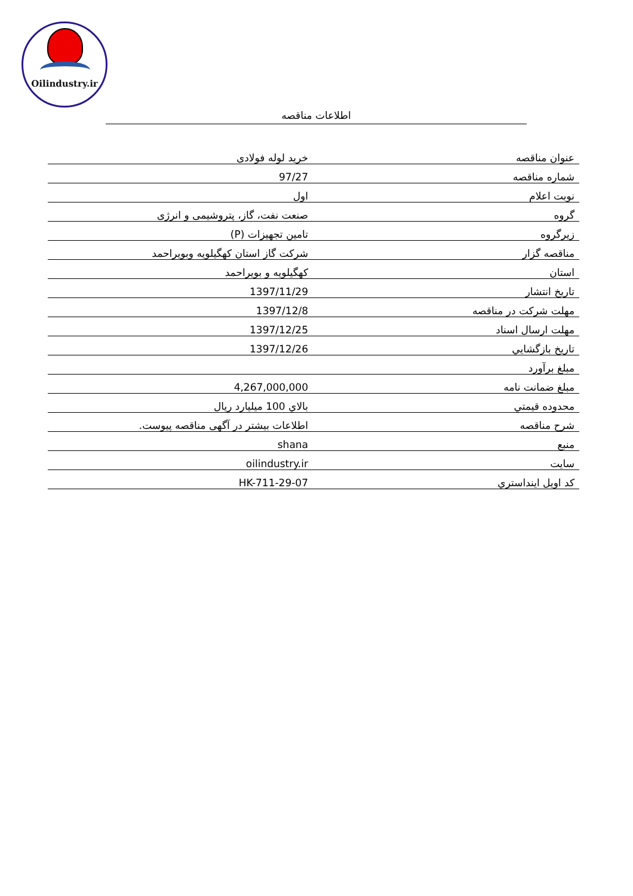Oilindustry.ir
اطلاعات مناقصه
| عنوان مناقصه | خرید لوله فولادی |
| شماره مناقصه | 97/27 |
| نوبت اعلام | اول |
| گروه | صنعت نفت، گاز، پتروشیمی و انرژی |
| زیرگروه | تامین تجهیزات (P) |
| مناقصه گزار | شرکت گاز استان کهگیلویه وبویراحمد |
| استان | کهگیلویه و بویراحمد |
| تاریخ انتشار | 1397/11/29 |
| مهلت شرکت در مناقصه | 1397/12/8 |
| مهلت ارسال اسناد | 1397/12/25 |
| تاریخ بازگشايي | 1397/12/26 |
| مبلغ برآورد | |
| مبلغ ضمانت نامه | 4,267,000,000 |
| محدوده قيمتي | بالاي 100 ميليارد ريال |
| شرح مناقصه | اطلاعات بیشتر در آگهی مناقصه پیوست. |
| منبع | shana |
| سایت | oilindustry.ir |
| کد اويل اينداستري | HK-711-29-07 |